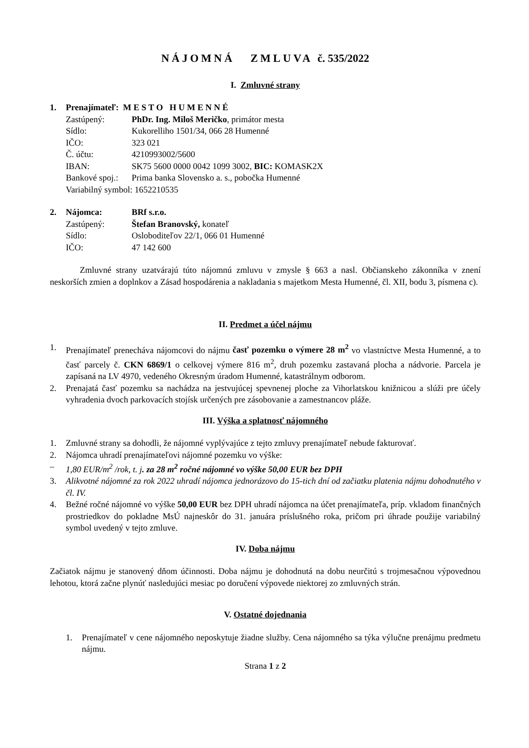NÁJOMNÁ ZMLUVA č. 535/2022
I. Zmluvné strany
1. Prenajímateľ: M E S T O H U M E N N É
Zastúpený: PhDr. Ing. Miloš Meričko, primátor mesta
Sídlo: Kukorelliho 1501/34, 066 28 Humenné
IČO: 323 021
Č. účtu: 4210993002/5600
IBAN: SK75 5600 0000 0042 1099 3002, BIC: KOMASK2X
Bankové spoj.: Prima banka Slovensko a. s., pobočka Humenné
Variabilný symbol: 1652210535
2. Nájomca: BRf s.r.o.
Zastúpený: Štefan Branovský, konateľ
Sídlo: Osloboditeľov 22/1, 066 01 Humenné
IČO: 47 142 600
Zmluvné strany uzatvárajú túto nájomnú zmluvu v zmysle § 663 a nasl. Občianskeho zákonníka v znení neskorších zmien a doplnkov a Zásad hospodárenia a nakladania s majetkom Mesta Humenné, čl. XII, bodu 3, písmena c).
II. Predmet a účel nájmu
1. Prenajímateľ prenecháva nájomcovi do nájmu časť pozemku o výmere 28 m<sup>2</sup> vo vlastníctve Mesta Humenné, a to časť parcely č. CKN 6869/1 o celkovej výmere 816 m<sup>2</sup>, druh pozemku zastavaná plocha a nádvorie. Parcela je zapísaná na LV 4970, vedeného Okresným úradom Humenné, katastrálnym odborom.
2. Prenajatá časť pozemku sa nachádza na jestvujúcej spevnenej ploche za Vihorlatskou knižnicou a slúži pre účely vyhradenia dvoch parkovacích stojísk určených pre zásobovanie a zamestnancov pláže.
III. Výška a splatnosť nájomného
1. Zmluvné strany sa dohodli, že nájomné vyplývajúce z tejto zmluvy prenajímateľ nebude fakturovať.
2. Nájomca uhradí prenajímateľovi nájomné pozemku vo výške:
– 1,80 EUR/m<sup>2</sup> /rok, t. j. za 28 m<sup>2</sup> ročné nájomné vo výške 50,00 EUR bez DPH
3. Alikvotné nájomné za rok 2022 uhradí nájomca jednorázovo do 15-tich dní od začiatku platenia nájmu dohodnutého v čl. IV.
4. Bežné ročné nájomné vo výške 50,00 EUR bez DPH uhradí nájomca na účet prenajímateľa, príp. vkladom finančných prostriedkov do pokladne MsÚ najneskôr do 31. januára príslušného roka, pričom pri úhrade použije variabilný symbol uvedený v tejto zmluve.
IV. Doba nájmu
Začiatok nájmu je stanovený dňom účinnosti. Doba nájmu je dohodnutá na dobu neurčitú s trojmesačnou výpovednou lehotou, ktorá začne plynúť nasledujúci mesiac po doručení výpovede niektorej zo zmluvných strán.
V. Ostatné dojednania
1. Prenajímateľ v cene nájomného neposkytuje žiadne služby. Cena nájomného sa týka výlučne prenájmu predmetu nájmu.
Strana 1 z 2